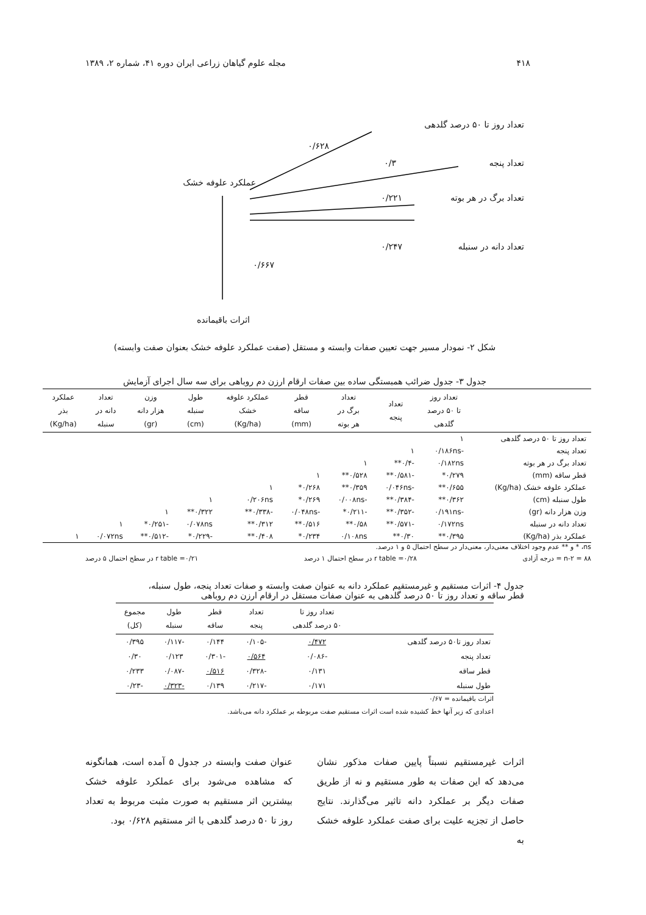۴۱۸ مجله علوم گیاهان زراعی ایران دوره ۴۱، شماره ۲، ۱۳۸۹
تعداد روز تا ۵۰ درصد گلدهی
۰/۶۲۸
۰/۳ تعداد پنجه
عملکرد علوفه خشک
۰/۲۲۱ تعداد برگ در هر بوته
۰/۲۴۷ تعداد دانه در سنبله
۰/۶۶۷
اثرات باقیمانده
شکل ۲- نمودار مسیر جهت تعیین صفات وابسته و مستقل (صفت عملکرد علوفه خشک بعنوان صفت وابسته)
جدول ۳- جدول ضرائب همبستگی ساده بین صفات ارقام ارزن دم روباهی برای سه سال اجرای آزمایش
| | تعداد روز تا ۵۰ درصد گلدهی | تعداد پنجه | تعداد برگ در هر بوته | قطر ساقه (mm) | عملکرد علوفه خشک (Kg/ha) | طول سنبله (cm) | وزن هزار دانه (gr) | تعداد دانه در سنبله | عملکرد بذر (Kg/ha) |
| --- | --- | --- | --- | --- | --- | --- | --- | --- | --- |
| تعداد روز تا ۵۰ درصد گلدهی | ۱ | | | | | | | | |
| تعداد پنجه | -۰/۱۸۶ns | ۱ | | | | | | | |
| تعداد برگ در هر بوته | ۰/۱۸۲ns | -۰/۴** | ۱ | | | | | | |
| قطر ساقه (mm) | ۰/۲۷۹* | -۰/۵۸۱** | ۰/۵۲۸** | ۱ | | | | | |
| عملکرد علوفه خشک (Kg/ha) | ۰/۶۵۵** | -۰/۰۴۶ns | ۰/۳۵۹** | ۰/۲۶۸* | ۱ | | | | |
| طول سنبله (cm) | ۰/۳۶۲** | -۰/۳۸۴** | -۰/۰۰۸ns | ۰/۲۶۹* | ۰/۲۰۶ns | ۱ | | | |
| وزن هزار دانه (gr) | -۰/۱۹۱ns | -۰/۳۵۲** | -۰/۲۱۱* | -۰/۰۴۸ns | -۰/۳۳۸** | ۰/۳۲۲** | ۱ | | |
| تعداد دانه در سنبله | ۰/۱۷۲ns | -۰/۵۷۱** | ۰/۵۸** | ۰/۵۱۶** | ۰/۳۱۲** | ۰/۰۷۸ns | -۰/۲۵۱* | ۱ | |
| عملکرد بذر (Kg/ha) | ۰/۳۹۵** | ۰/۳۰** | ۰/۱۰۸ns | ۰/۲۳۴* | ۰/۴۰۸** | -۰/۲۲۹* | -۰/۵۱۲** | ۰/۰۷۲ns | ۱ |
ns، * و ** عدم وجود اختلاف معنی‌دار، معنی‌دار در سطح احتمال ۵ و ۱ درصد.
n-۲ = ۸۸ = درجه آزادی r table =۰/۲۸ در سطح احتمال ۱ درصد r table =۰/۲۱ در سطح احتمال ۵ درصد
جدول ۴- اثرات مستقیم و غیرمستقیم عملکرد دانه به عنوان صفت وابسته و صفات تعداد پنجه، طول سنبله،
قطر ساقه و تعداد روز تا ۵۰ درصد گلدهی به عنوان صفات مستقل در ارقام ارزن دم روباهی
| | تعداد روز تا ۵۰ درصد گلدهی | تعداد پنجه | قطر ساقه | طول سنبله | مجموع (کل) |
| --- | --- | --- | --- | --- | --- |
| تعداد روز تا۵۰ درصد گلدهی | ۰/۴۷۲ | -۰/۱۰۵ | ۰/۱۴۴ | -۰/۱۱۷ | ۰/۳۹۵ |
| تعداد پنجه | -۰/۰۸۶ | ۰/۵۶۴ | -۰/۳۰۱ | ۰/۱۲۳ | ۰/۳۰ |
| قطر ساقه | ۰/۱۳۱ | -۰/۳۲۸ | ۰/۵۱۶ | -۰/۰۸۷ | ۰/۲۳۳ |
| طول سنبله | ۰/۱۷۱ | -۰/۲۱۷ | ۰/۱۳۹ | -۰/۳۲۳ | -۰/۲۳ |
اثرات باقیمانده = ۰/۶۷
اعدادی که زیر آنها خط کشیده شده است اثرات مستقیم صفت مربوطه بر عملکرد دانه می‌باشد.
اثرات غیرمستقیم نسبتاً پایین صفات مذکور نشان می‌دهد که این صفات به طور مستقیم و نه از طریق صفات دیگر بر عملکرد دانه تاثیر می‌گذارند. نتایج حاصل از تجزیه علیت برای صفت عملکرد علوفه خشک به
عنوان صفت وابسته در جدول ۵ آمده است، همانگونه که مشاهده می‌شود برای عملکرد علوفه خشک بیشترین اثر مستقیم به صورت مثبت مربوط به تعداد روز تا ۵۰ درصد گلدهی با اثر مستقیم ۰/۶۲۸ بود.